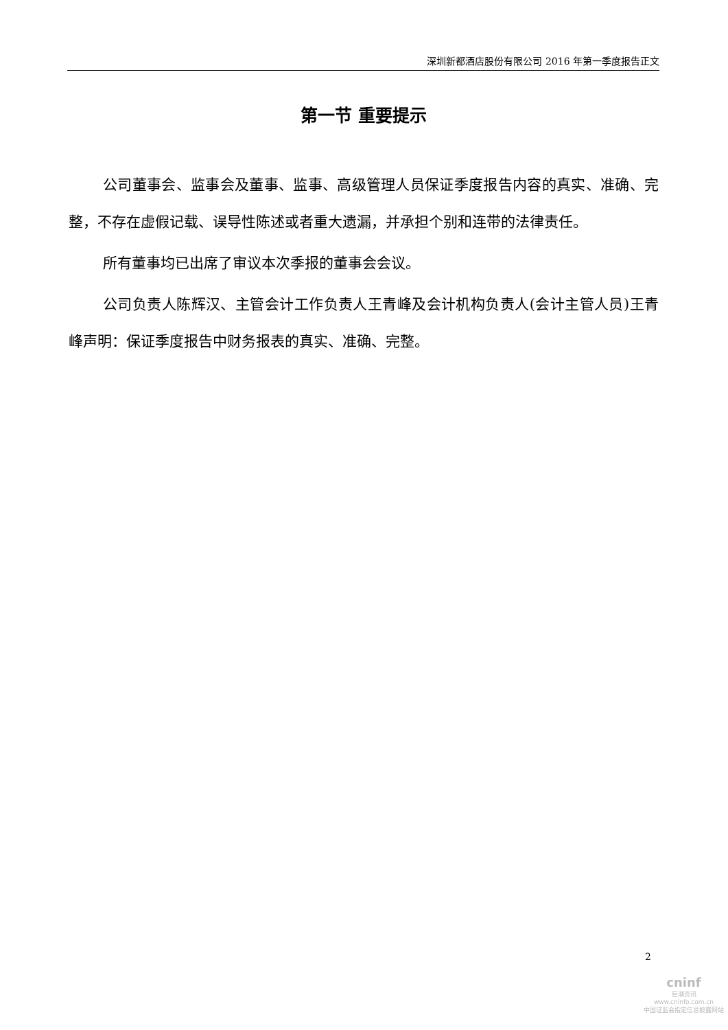深圳新都酒店股份有限公司 2016 年第一季度报告正文
第一节 重要提示
公司董事会、监事会及董事、监事、高级管理人员保证季度报告内容的真实、准确、完整，不存在虚假记载、误导性陈述或者重大遗漏，并承担个别和连带的法律责任。
所有董事均已出席了审议本次季报的董事会会议。
公司负责人陈辉汉、主管会计工作负责人王青峰及会计机构负责人(会计主管人员)王青峰声明：保证季度报告中财务报表的真实、准确、完整。
2
cninf
巨潮资讯
www.cninfo.com.cn
中国证监会指定信息披露网站